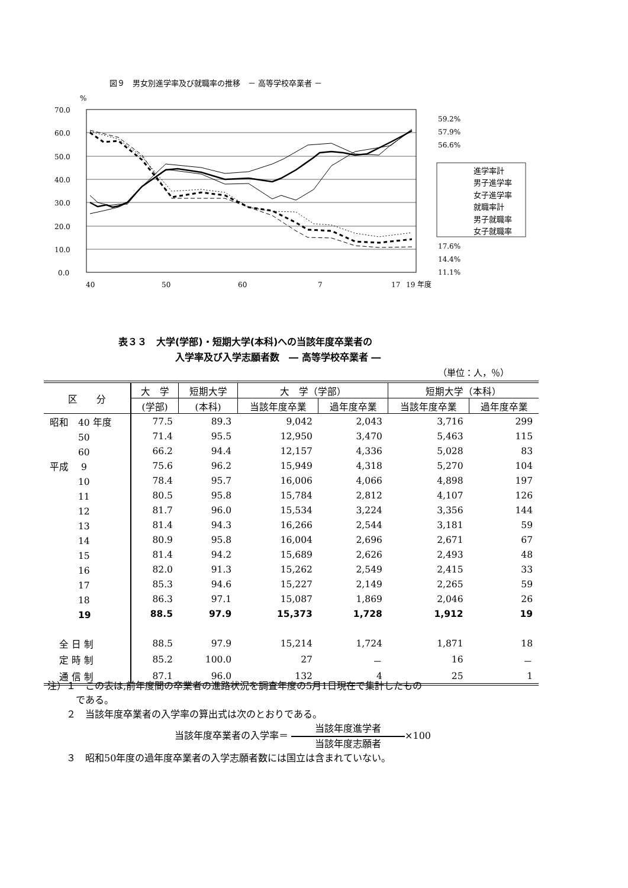図９　男女別進学率及び就職率の推移　－ 高等学校卒業者 －
%
70.0
60.0
50.0
40.0
30.0
20.0
10.0
0.0
40
50
60
7
17
19
年度
59.2%
57.9%
56.6%
17.6%
14.4%
11.1%
進学率計
男子進学率
女子進学率
就職率計
男子就職率
女子就職率
表３３　大学(学部)・短期大学(本科)への当該年度卒業者の
　　　　　　入学率及び入学志願者数　― 高等学校卒業者 ―
（単位：人，％）
| 区 分 | 大 学 | 短期大学 | 大 学（学部） | | 短期大学（本科） | |
| --- | --- | --- | --- | --- | --- | --- |
| | (学部) | (本科) | 当該年度卒業 | 過年度卒業 | 当該年度卒業 | 過年度卒業 |
| 昭和 40 年度 | 77.5 | 89.3 | 9,042 | 2,043 | 3,716 | 299 |
| 50 | 71.4 | 95.5 | 12,950 | 3,470 | 5,463 | 115 |
| 60 | 66.2 | 94.4 | 12,157 | 4,336 | 5,028 | 83 |
| 平成 9 | 75.6 | 96.2 | 15,949 | 4,318 | 5,270 | 104 |
| 10 | 78.4 | 95.7 | 16,006 | 4,066 | 4,898 | 197 |
| 11 | 80.5 | 95.8 | 15,784 | 2,812 | 4,107 | 126 |
| 12 | 81.7 | 96.0 | 15,534 | 3,224 | 3,356 | 144 |
| 13 | 81.4 | 94.3 | 16,266 | 2,544 | 3,181 | 59 |
| 14 | 80.9 | 95.8 | 16,004 | 2,696 | 2,671 | 67 |
| 15 | 81.4 | 94.2 | 15,689 | 2,626 | 2,493 | 48 |
| 16 | 82.0 | 91.3 | 15,262 | 2,549 | 2,415 | 33 |
| 17 | 85.3 | 94.6 | 15,227 | 2,149 | 2,265 | 59 |
| 18 | 86.3 | 97.1 | 15,087 | 1,869 | 2,046 | 26 |
| 19 | 88.5 | 97.9 | 15,373 | 1,728 | 1,912 | 19 |
| 全 日 制 | 88.5 | 97.9 | 15,214 | 1,724 | 1,871 | 18 |
| 定 時 制 | 85.2 | 100.0 | 27 | － | 16 | － |
| 通 信 制 | 87.1 | 96.0 | 132 | 4 | 25 | 1 |
注）１　この表は,前年度間の卒業者の進路状況を調査年度の5月1日現在で集計したもの
　　　である。
　　２　当該年度卒業者の入学率の算出式は次のとおりである。
当該年度卒業者の入学率＝ 当該年度進学者 当該年度志願者×100
　　３　昭和50年度の過年度卒業者の入学志願者数には国立は含まれていない。